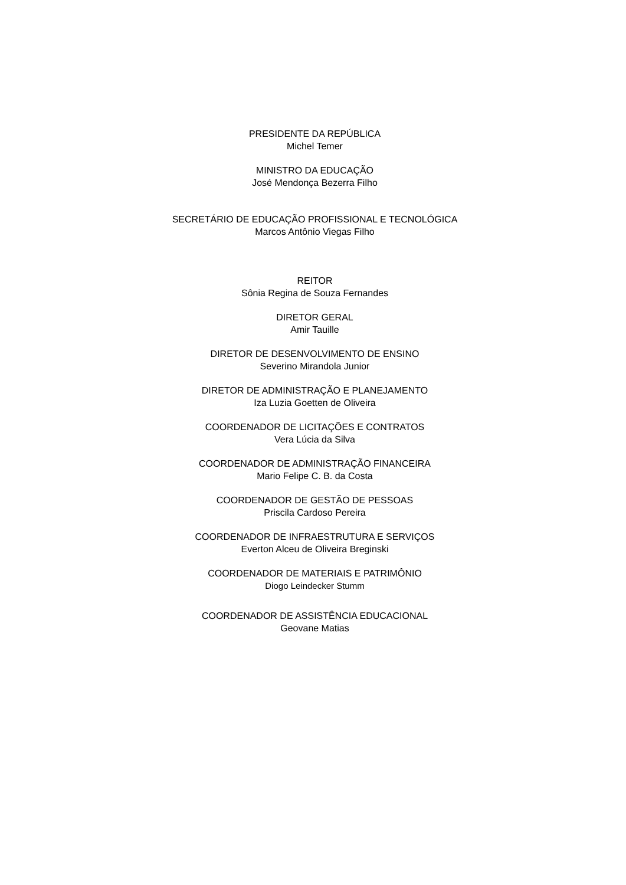PRESIDENTE DA REPÚBLICA
Michel Temer
MINISTRO DA EDUCAÇÃO
José Mendonça Bezerra Filho
SECRETÁRIO DE EDUCAÇÃO PROFISSIONAL E TECNOLÓGICA
Marcos Antônio Viegas Filho
REITOR
Sônia Regina de Souza Fernandes
DIRETOR GERAL
Amir Tauille
DIRETOR DE DESENVOLVIMENTO DE ENSINO
Severino Mirandola Junior
DIRETOR DE ADMINISTRAÇÃO E PLANEJAMENTO
Iza Luzia Goetten de Oliveira
COORDENADOR DE LICITAÇÕES E CONTRATOS
Vera Lúcia da Silva
COORDENADOR DE ADMINISTRAÇÃO FINANCEIRA
Mario Felipe C. B. da Costa
COORDENADOR DE GESTÃO DE PESSOAS
Priscila Cardoso Pereira
COORDENADOR DE INFRAESTRUTURA E SERVIÇOS
Everton Alceu de Oliveira Breginski
COORDENADOR DE MATERIAIS E PATRIMÔNIO
Diogo Leindecker Stumm
COORDENADOR DE ASSISTÊNCIA EDUCACIONAL
Geovane Matias